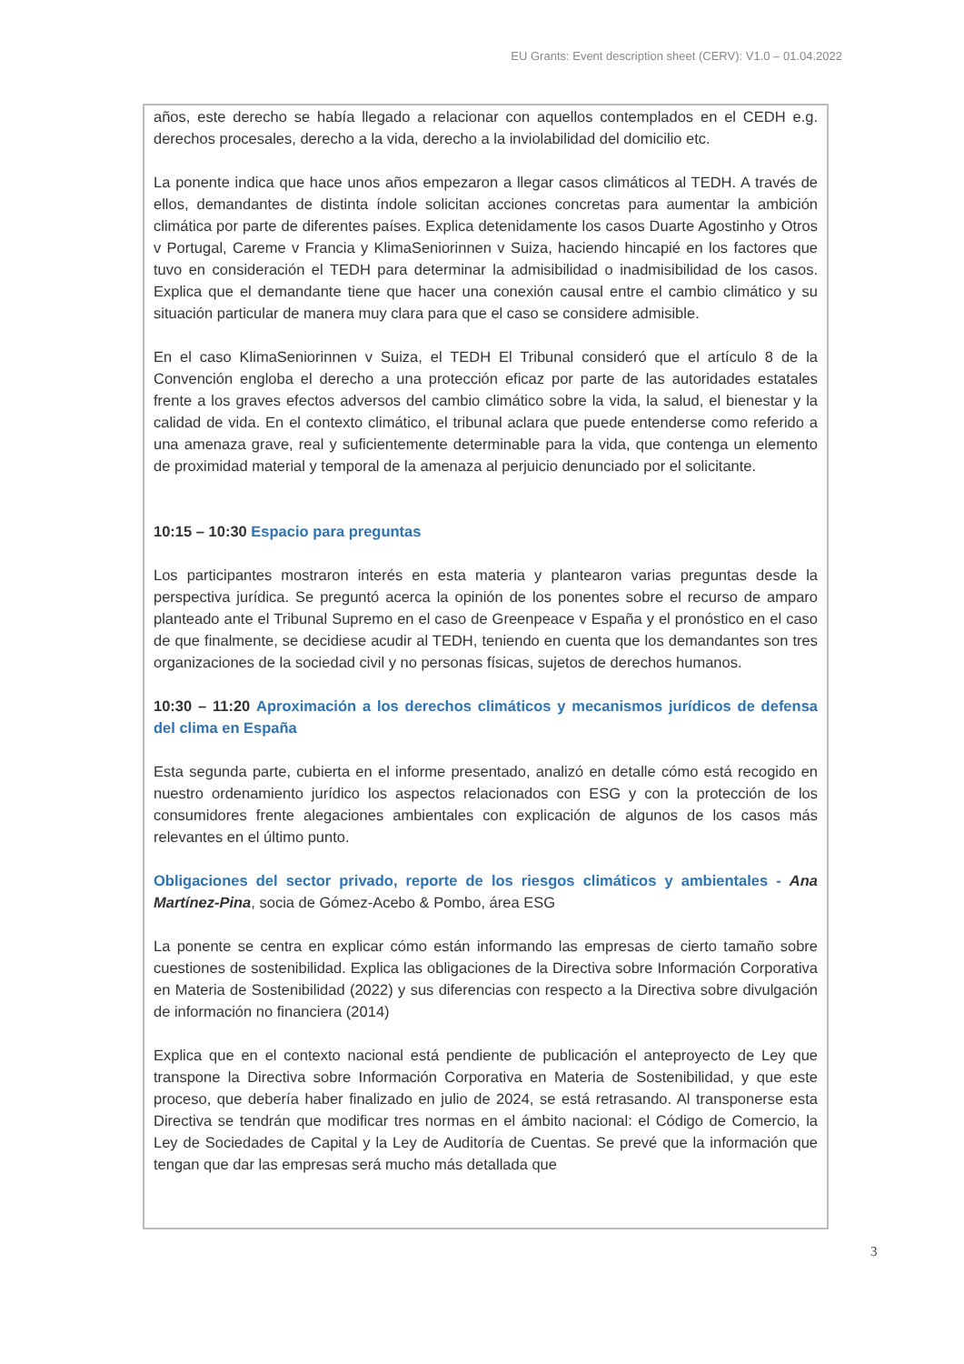EU Grants: Event description sheet (CERV): V1.0 – 01.04.2022
años, este derecho se había llegado a relacionar con aquellos contemplados en el CEDH e.g. derechos procesales, derecho a la vida, derecho a la inviolabilidad del domicilio etc.
La ponente indica que hace unos años empezaron a llegar casos climáticos al TEDH. A través de ellos, demandantes de distinta índole solicitan acciones concretas para aumentar la ambición climática por parte de diferentes países. Explica detenidamente los casos Duarte Agostinho y Otros v Portugal, Careme v Francia y KlimaSeniorinnen v Suiza, haciendo hincapié en los factores que tuvo en consideración el TEDH para determinar la admisibilidad o inadmisibilidad de los casos. Explica que el demandante tiene que hacer una conexión causal entre el cambio climático y su situación particular de manera muy clara para que el caso se considere admisible.
En el caso KlimaSeniorinnen v Suiza, el TEDH El Tribunal consideró que el artículo 8 de la Convención engloba el derecho a una protección eficaz por parte de las autoridades estatales frente a los graves efectos adversos del cambio climático sobre la vida, la salud, el bienestar y la calidad de vida. En el contexto climático, el tribunal aclara que puede entenderse como referido a una amenaza grave, real y suficientemente determinable para la vida, que contenga un elemento de proximidad material y temporal de la amenaza al perjuicio denunciado por el solicitante.
10:15 – 10:30 Espacio para preguntas
Los participantes mostraron interés en esta materia y plantearon varias preguntas desde la perspectiva jurídica. Se preguntó acerca la opinión de los ponentes sobre el recurso de amparo planteado ante el Tribunal Supremo en el caso de Greenpeace v España y el pronóstico en el caso de que finalmente, se decidiese acudir al TEDH, teniendo en cuenta que los demandantes son tres organizaciones de la sociedad civil y no personas físicas, sujetos de derechos humanos.
10:30 – 11:20 Aproximación a los derechos climáticos y mecanismos jurídicos de defensa del clima en España
Esta segunda parte, cubierta en el informe presentado, analizó en detalle cómo está recogido en nuestro ordenamiento jurídico los aspectos relacionados con ESG y con la protección de los consumidores frente alegaciones ambientales con explicación de algunos de los casos más relevantes en el último punto.
Obligaciones del sector privado, reporte de los riesgos climáticos y ambientales - Ana Martínez-Pina, socia de Gómez-Acebo & Pombo, área ESG
La ponente se centra en explicar cómo están informando las empresas de cierto tamaño sobre cuestiones de sostenibilidad. Explica las obligaciones de la Directiva sobre Información Corporativa en Materia de Sostenibilidad (2022) y sus diferencias con respecto a la Directiva sobre divulgación de información no financiera (2014)
Explica que en el contexto nacional está pendiente de publicación el anteproyecto de Ley que transpone la Directiva sobre Información Corporativa en Materia de Sostenibilidad, y que este proceso, que debería haber finalizado en julio de 2024, se está retrasando. Al transponerse esta Directiva se tendrán que modificar tres normas en el ámbito nacional: el Código de Comercio, la Ley de Sociedades de Capital y la Ley de Auditoría de Cuentas. Se prevé que la información que tengan que dar las empresas será mucho más detallada que
3